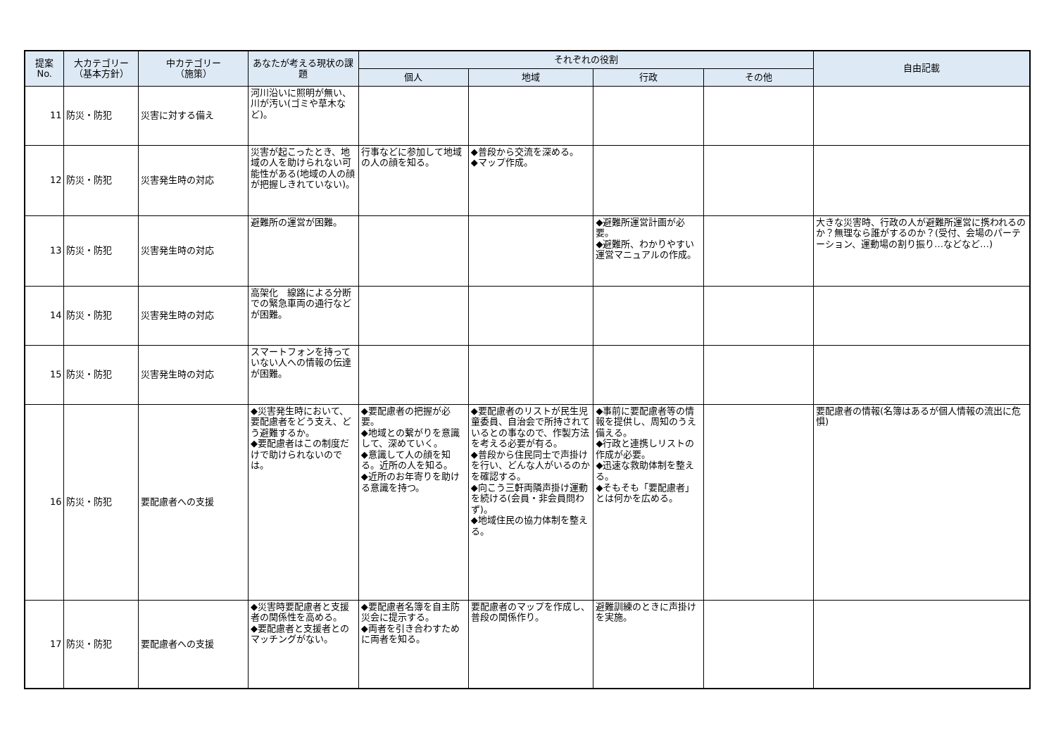| 提案 No. | 大カテゴリー （基本方針） | 中カテゴリー （施策） | あなたが考える現状の課題 | それぞれの役割 | | | | 自由記載 |
| --- | --- | --- | --- | --- | --- | --- | --- | --- |
| | | | | 個人 | 地域 | 行政 | その他 | |
| 11 | 防災・防犯 | 災害に対する備え | 河川沿いに照明が無い、川が汚い(ゴミや草木など)。 | | | | | |
| 12 | 防災・防犯 | 災害発生時の対応 | 災害が起こったとき、地域の人を助けられない可能性がある(地域の人の顔が把握しきれていない)。 | 行事などに参加して地域の人の顔を知る。 | ◆普段から交流を深める。 ◆マップ作成。 | | | |
| 13 | 防災・防犯 | 災害発生時の対応 | 避難所の運営が困難。 | | | ◆避難所運営計画が必要。 ◆避難所、わかりやすい運営マニュアルの作成。 | | 大きな災害時、行政の人が避難所運営に携われるのか？無理なら誰がするのか？(受付、会場のパーテーション、運動場の割り振り…などなど…) |
| 14 | 防災・防犯 | 災害発生時の対応 | 高架化 線路による分断での緊急車両の通行などが困難。 | | | | | |
| 15 | 防災・防犯 | 災害発生時の対応 | スマートフォンを持っていない人への情報の伝達が困難。 | | | | | |
| 16 | 防災・防犯 | 要配慮者への支援 | ◆災害発生時において、要配慮者をどう支え、どう避難するか。 ◆要配慮者はこの制度だけで助けられないのでは。 | ◆要配慮者の把握が必要。 ◆地域との繋がりを意識して、深めていく。 ◆意識して人の顔を知る。近所の人を知る。 ◆近所のお年寄りを助ける意識を持つ。 | ◆要配慮者のリストが民生児童委員、自治会で所持されているとの事なので、作製方法を考える必要が有る。 ◆普段から住民同士で声掛けを行い、どんな人がいるのかを確認する。 ◆向こう三軒両隣声掛け運動を続ける(会員・非会員問わず)。 ◆地域住民の協力体制を整える。 | ◆事前に要配慮者等の情報を提供し、周知のうえ備える。 ◆行政と連携しリストの作成が必要。 ◆迅速な救助体制を整える。 ◆そもそも「要配慮者」とは何かを広める。 | | 要配慮者の情報(名簿はあるが個人情報の流出に危惧) |
| 17 | 防災・防犯 | 要配慮者への支援 | ◆災害時要配慮者と支援者の関係性を高める。 ◆要配慮者と支援者とのマッチングがない。 | ◆要配慮者名簿を自主防災会に提示する。 ◆両者を引き合わすために両者を知る。 | 要配慮者のマップを作成し、普段の関係作り。 | 避難訓練のときに声掛けを実施。 | | |